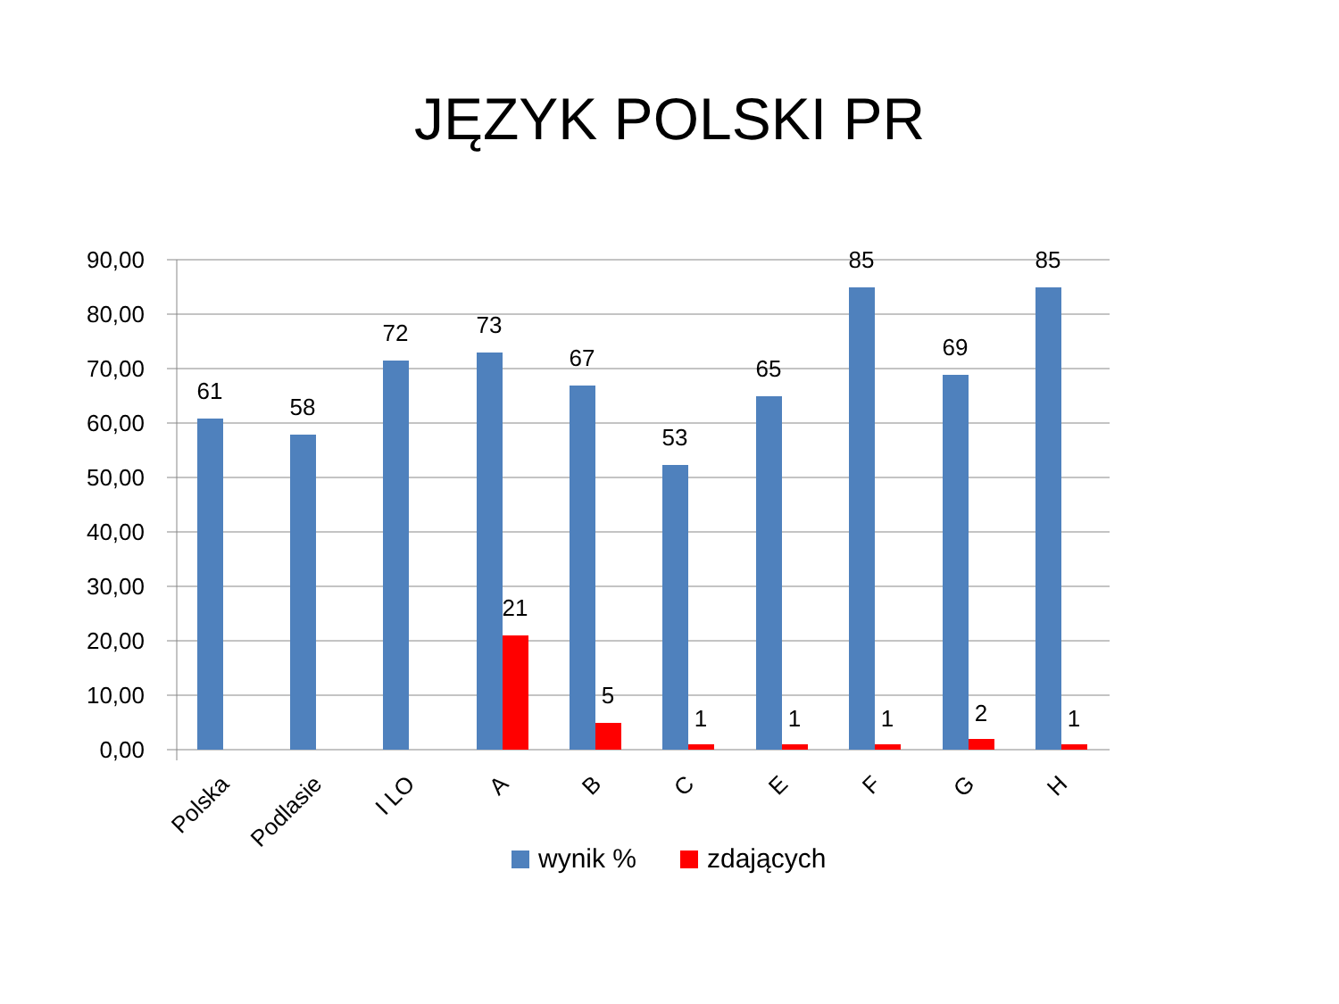JĘZYK POLSKI PR
90,00
80,00
70,00
60,00
50,00
40,00
30,00
20,00
10,00
0,00
61
58
72
73
67
53
65
85
69
85
21
5
1
1
1
2
1
Polska
Podlasie
I LO
A
B
C
E
F
G
H
wynik %
zdających